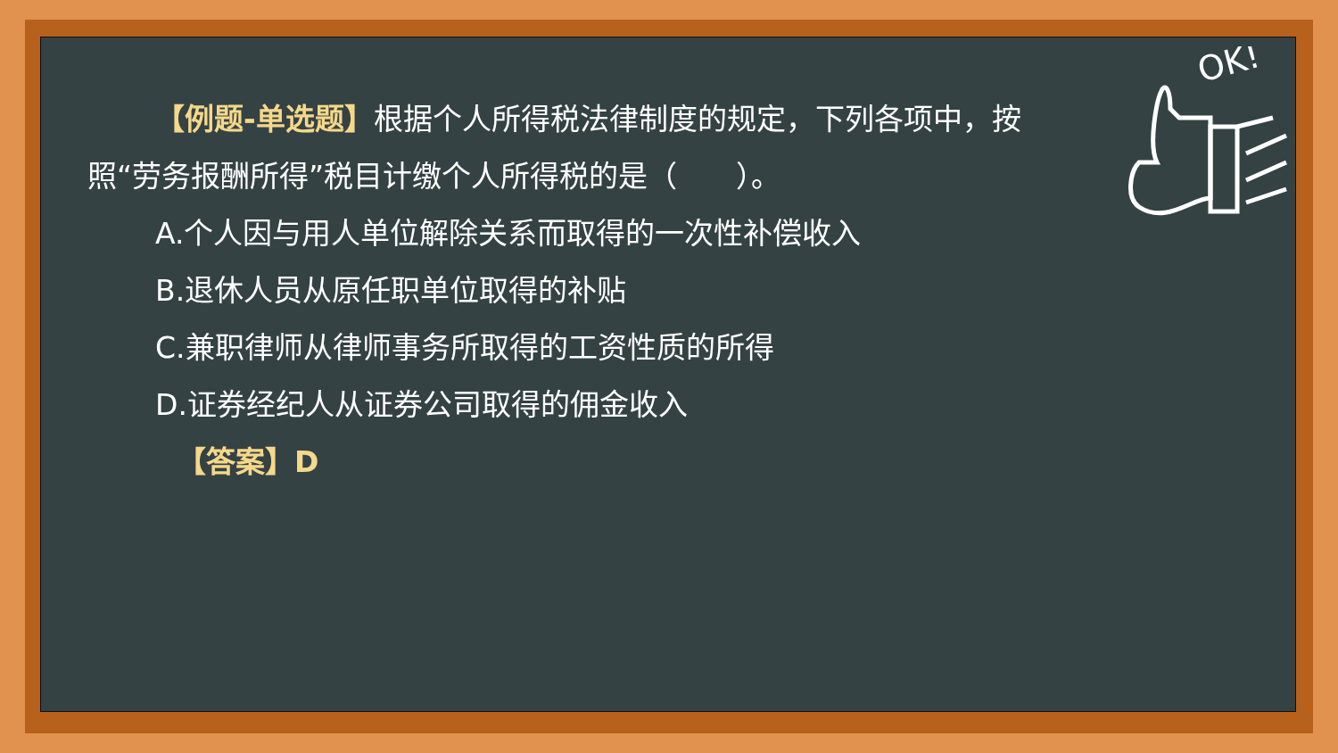OK!
【例题-单选题】根据个人所得税法律制度的规定，下列各项中，按照“劳务报酬所得”税目计缴个人所得税的是（　　）。
A.个人因与用人单位解除关系而取得的一次性补偿收入
B.退休人员从原任职单位取得的补贴
C.兼职律师从律师事务所取得的工资性质的所得
D.证券经纪人从证券公司取得的佣金收入
【答案】D